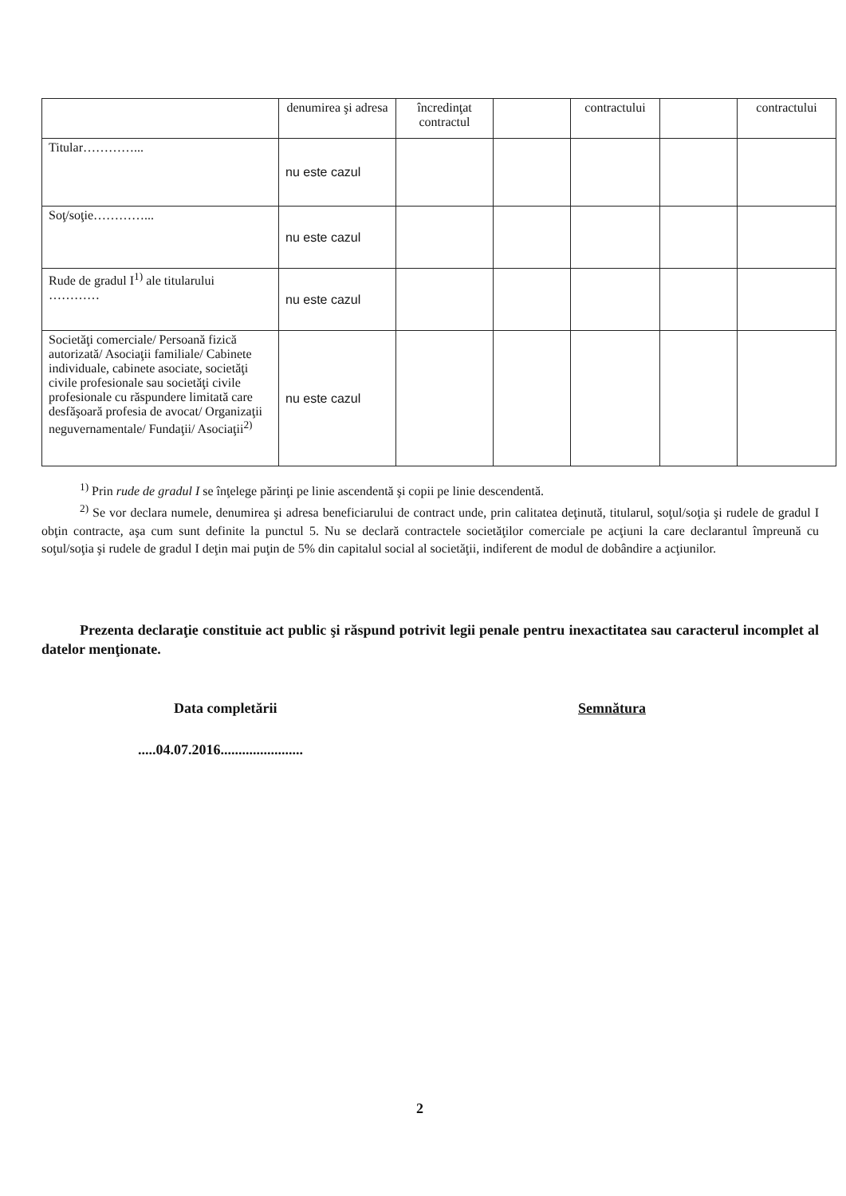| | denumirea şi adresa | încredinţat contractul | | contractului | | contractului |
| Titular…………... | nu este cazul | | | | | |
| Soţ/soţie…………... | nu este cazul | | | | | |
| Rude de gradul I<sup>1)</sup> ale titularului ………… | nu este cazul | | | | | |
| Societăţi comerciale/ Persoană fizică autorizată/ Asociaţii familiale/ Cabinete individuale, cabinete asociate, societăţi civile profesionale sau societăţi civile profesionale cu răspundere limitată care desfăşoară profesia de avocat/ Organizaţii neguvernamentale/ Fundaţii/ Asociaţii<sup>2)</sup> | nu este cazul | | | | | |
<sup>1)</sup> Prin rude de gradul I se înţelege părinţi pe linie ascendentă şi copii pe linie descendentă.
<sup>2)</sup> Se vor declara numele, denumirea şi adresa beneficiarului de contract unde, prin calitatea deţinută, titularul, soţul/soţia şi rudele de gradul I obţin contracte, aşa cum sunt definite la punctul 5. Nu se declară contractele societăţilor comerciale pe acţiuni la care declarantul împreună cu soţul/soţia şi rudele de gradul I deţin mai puţin de 5% din capitalul social al societăţii, indiferent de modul de dobândire a acţiunilor.
Prezenta declaraţie constituie act public şi răspund potrivit legii penale pentru inexactitatea sau caracterul incomplet al datelor menţionate.
Data completării Semnătura
.....04.07.2016.......................
2